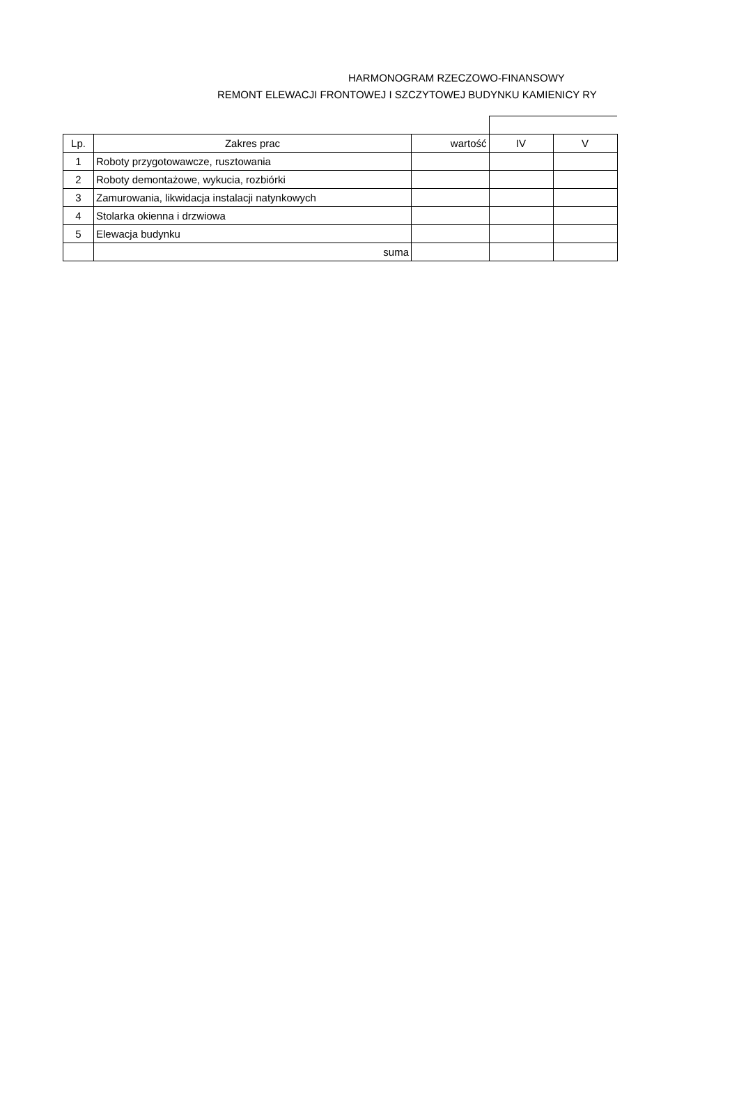HARMONOGRAM RZECZOWO-FINANSOWY
REMONT ELEWACJI FRONTOWEJ I SZCZYTOWEJ BUDYNKU KAMIENICY RY
| Lp. | Zakres prac | wartość | IV | V |
| --- | --- | --- | --- | --- |
| 1 | Roboty przygotowawcze, rusztowania | | | |
| 2 | Roboty demontażowe, wykucia, rozbiórki | | | |
| 3 | Zamurowania, likwidacja instalacji natynkowych | | | |
| 4 | Stolarka okienna i drzwiowa | | | |
| 5 | Elewacja budynku | | | |
| | suma | | | |